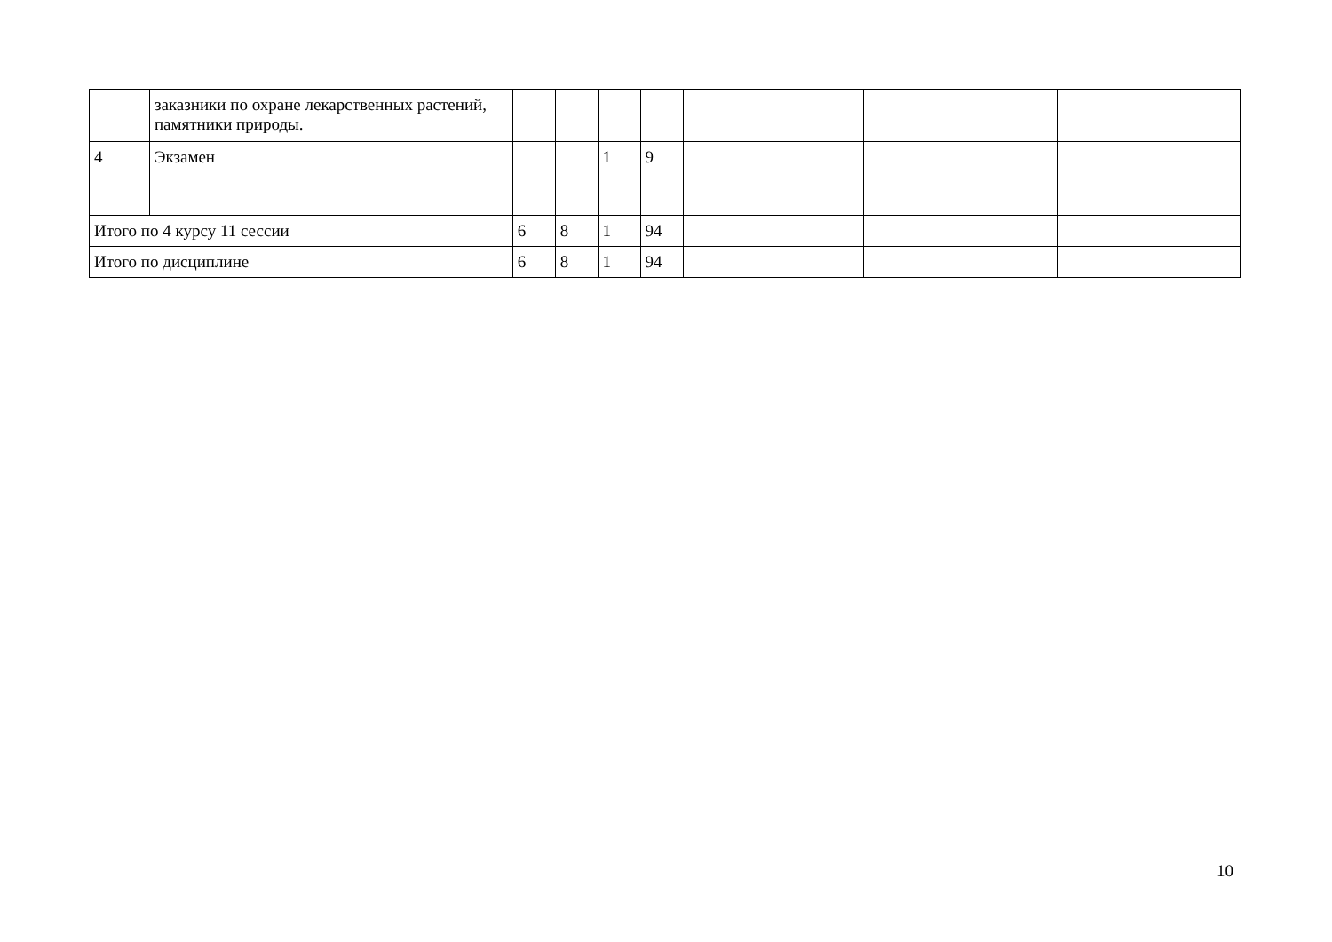| | заказники по охране лекарственных растений, памятники природы. | | | | | | | |
| 4 | Экзамен | | | 1 | 9 | | | |
| Итого по 4 курсу 11 сессии | | 6 | 8 | 1 | 94 | | | |
| Итого по дисциплине | | 6 | 8 | 1 | 94 | | | |
10